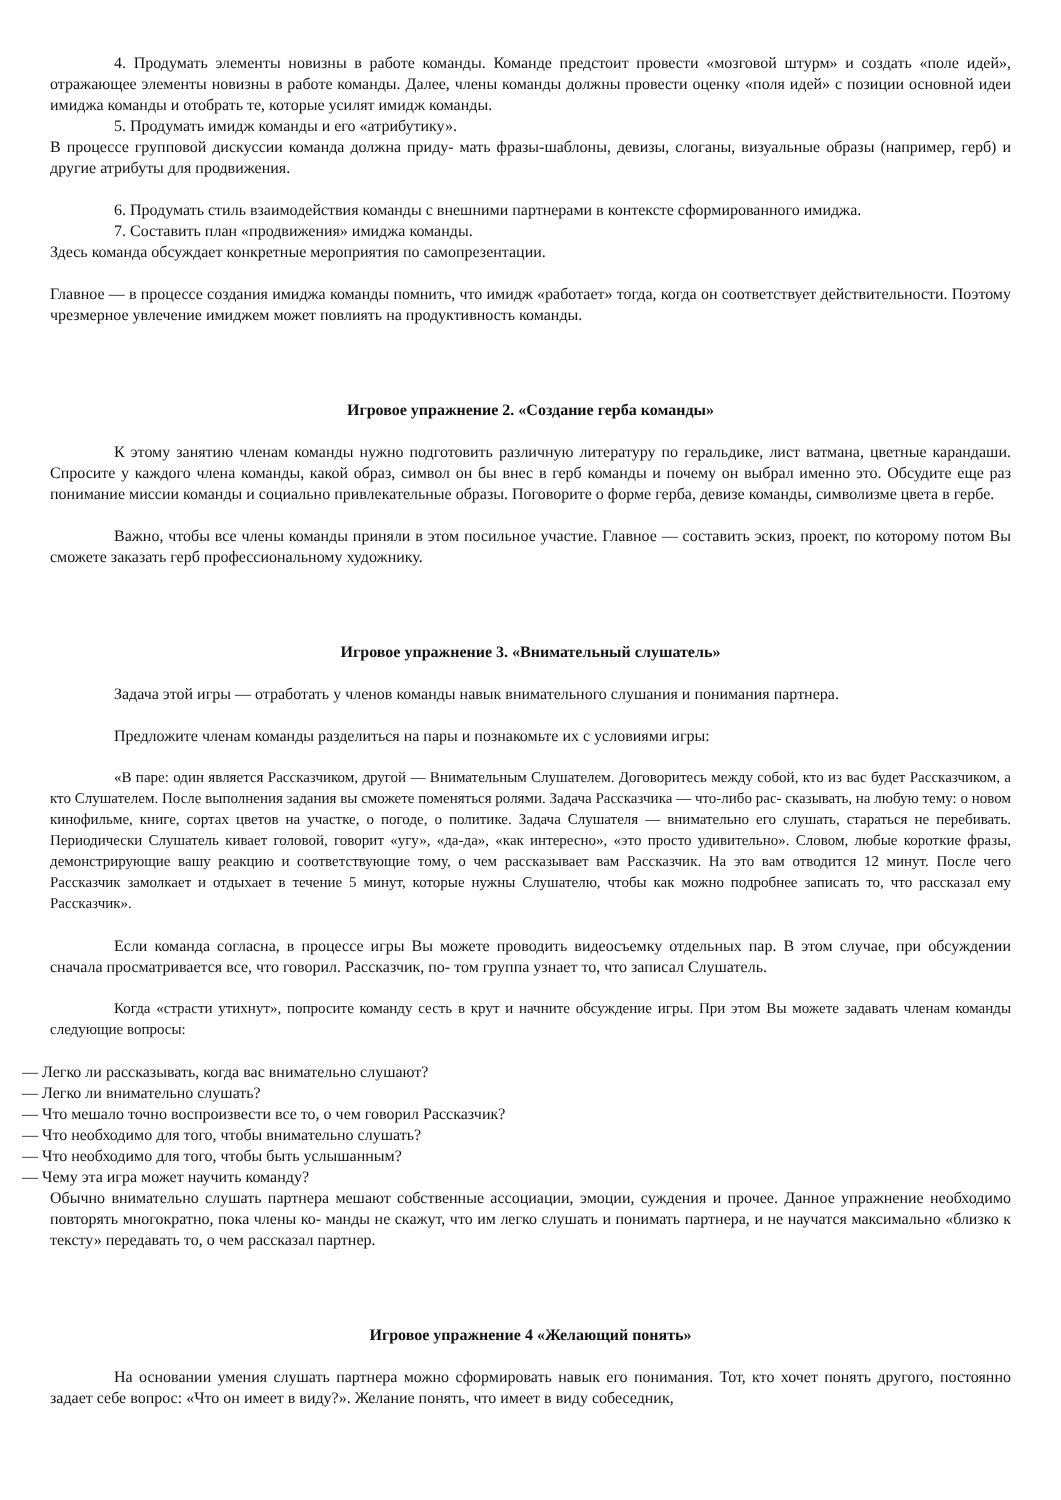4. Продумать элементы новизны в работе команды. Команде предстоит провести «мозговой штурм» и создать «поле идей», отражающее элементы новизны в работе команды. Далее, члены команды должны провести оценку «поля идей» с позиции основной идеи имиджа команды и отобрать те, которые усилят имидж команды.
5. Продумать имидж команды и его «атрибутику».
В процессе групповой дискуссии команда должна приду- мать фразы-шаблоны, девизы, слоганы, визуальные образы (например, герб) и другие атрибуты для продвижения.
6. Продумать стиль взаимодействия команды с внешними партнерами в контексте сформированного имиджа.
7. Составить план «продвижения» имиджа команды.
Здесь команда обсуждает конкретные мероприятия по самопрезентации.
Главное — в процессе создания имиджа команды помнить, что имидж «работает» тогда, когда он соответствует действительности. Поэтому чрезмерное увлечение имиджем может повлиять на продуктивность команды.
Игровое упражнение 2. «Создание герба команды»
К этому занятию членам команды нужно подготовить различную литературу по геральдике, лист ватмана, цветные карандаши. Спросите у каждого члена команды, какой образ, символ он бы внес в герб команды и почему он выбрал именно это. Обсудите еще раз понимание миссии команды и социально привлекательные образы. Поговорите о форме герба, девизе команды, символизме цвета в гербе.
Важно, чтобы все члены команды приняли в этом посильное участие. Главное — составить эскиз, проект, по которому потом Вы сможете заказать герб профессиональному художнику.
Игровое упражнение 3. «Внимательный слушатель»
Задача этой игры — отработать у членов команды навык внимательного слушания и понимания партнера.
Предложите членам команды разделиться на пары и познакомьте их с условиями игры:
«В паре: один является Рассказчиком, другой — Внимательным Слушателем. Договоритесь между собой, кто из вас будет Рассказчиком, а кто Слушателем. После выполнения задания вы сможете поменяться ролями. Задача Рассказчика — что-либо рас- сказывать, на любую тему: о новом кинофильме, книге, сортах цветов на участке, о погоде, о политике. Задача Слушателя — внимательно его слушать, стараться не перебивать. Периодически Слушатель кивает головой, говорит «угу», «да-да», «как интересно», «это просто удивительно». Словом, любые короткие фразы, демонстрирующие вашу реакцию и соответствующие тому, о чем рассказывает вам Рассказчик. На это вам отводится 12 минут. После чего Рассказчик замолкает и отдыхает в течение 5 минут, которые нужны Слушателю, чтобы как можно подробнее записать то, что рассказал ему Рассказчик».
Если команда согласна, в процессе игры Вы можете проводить видеосъемку отдельных пар. В этом случае, при обсуждении сначала просматривается все, что говорил. Рассказчик, по- том группа узнает то, что записал Слушатель.
Когда «страсти утихнут», попросите команду сесть в крут и начните обсуждение игры. При этом Вы можете задавать членам команды следующие вопросы:
— Легко ли рассказывать, когда вас внимательно слушают?
— Легко ли внимательно слушать?
— Что мешало точно воспроизвести все то, о чем говорил Рассказчик?
— Что необходимо для того, чтобы внимательно слушать?
— Что необходимо для того, чтобы быть услышанным?
— Чему эта игра может научить команду?
Обычно внимательно слушать партнера мешают собственные ассоциации, эмоции, суждения и прочее. Данное упражнение необходимо повторять многократно, пока члены ко- манды не скажут, что им легко слушать и понимать партнера, и не научатся максимально «близко к тексту» передавать то, о чем рассказал партнер.
Игровое упражнение 4 «Желающий понять»
На основании умения слушать партнера можно сформировать навык его понимания. Тот, кто хочет понять другого, постоянно задает себе вопрос: «Что он имеет в виду?». Желание понять, что имеет в виду собеседник,